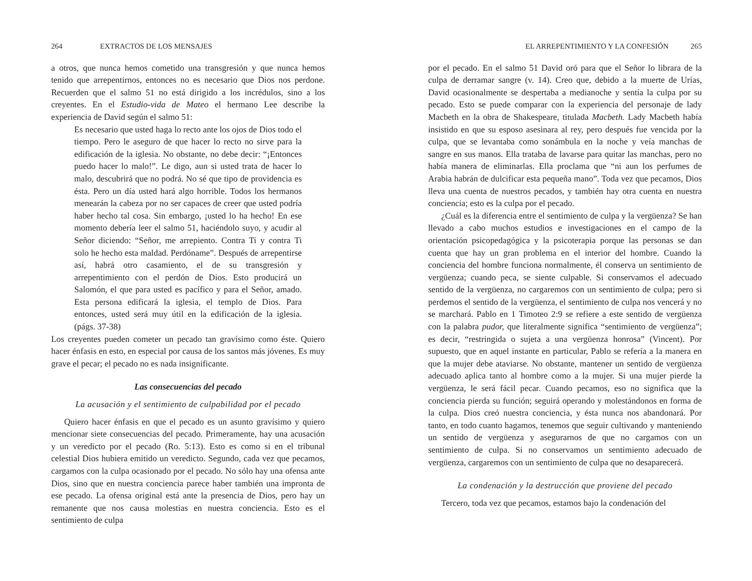264 EXTRACTOS DE LOS MENSAJES
a otros, que nunca hemos cometido una transgresión y que nunca hemos tenido que arrepentirnos, entonces no es necesario que Dios nos perdone. Recuerden que el salmo 51 no está dirigido a los incrédulos, sino a los creyentes. En el Estudio-vida de Mateo el hermano Lee describe la experiencia de David según el salmo 51:
Es necesario que usted haga lo recto ante los ojos de Dios todo el tiempo. Pero le aseguro de que hacer lo recto no sirve para la edificación de la iglesia. No obstante, no debe decir: “¡Entonces puedo hacer lo malo!”. Le digo, aun si usted trata de hacer lo malo, descubrirá que no podrá. No sé que tipo de providencia es ésta. Pero un día usted hará algo horrible. Todos los hermanos menearán la cabeza por no ser capaces de creer que usted podría haber hecho tal cosa. Sin embargo, ¡usted lo ha hecho! En ese momento debería leer el salmo 51, haciéndolo suyo, y acudir al Señor diciendo: “Señor, me arrepiento. Contra Ti y contra Ti solo he hecho esta maldad. Perdóname”. Después de arrepentirse así, habrá otro casamiento, el de su transgresión y arrepentimiento con el perdón de Dios. Esto producirá un Salomón, el que para usted es pacífico y para el Señor, amado. Esta persona edificará la iglesia, el templo de Dios. Para entonces, usted será muy útil en la edificación de la iglesia. (págs. 37-38)
Los creyentes pueden cometer un pecado tan gravísimo como éste. Quiero hacer énfasis en esto, en especial por causa de los santos más jóvenes. Es muy grave el pecar; el pecado no es nada insignificante.
Las consecuencias del pecado
La acusación y el sentimiento de culpabilidad por el pecado
Quiero hacer énfasis en que el pecado es un asunto gravísimo y quiero mencionar siete consecuencias del pecado. Primeramente, hay una acusación y un veredicto por el pecado (Ro. 5:13). Esto es como si en el tribunal celestial Dios hubiera emitido un veredicto. Segundo, cada vez que pecamos, cargamos con la culpa ocasionado por el pecado. No sólo hay una ofensa ante Dios, sino que en nuestra conciencia parece haber también una impronta de ese pecado. La ofensa original está ante la presencia de Dios, pero hay un remanente que nos causa molestias en nuestra conciencia. Esto es el sentimiento de culpa
EL ARREPENTIMIENTO Y LA CONFESIÓN 265
por el pecado. En el salmo 51 David oró para que el Señor lo librara de la culpa de derramar sangre (v. 14). Creo que, debido a la muerte de Urías, David ocasionalmente se despertaba a medianoche y sentía la culpa por su pecado. Esto se puede comparar con la experiencia del personaje de lady Macbeth en la obra de Shakespeare, titulada Macbeth. Lady Macbeth había insistido en que su esposo asesinara al rey, pero después fue vencida por la culpa, que se levantaba como sonámbula en la noche y veía manchas de sangre en sus manos. Ella trataba de lavarse para quitar las manchas, pero no había manera de eliminarlas. Ella proclama que “ni aun los perfumes de Arabia habrán de dulcificar esta pequeña mano”. Toda vez que pecamos, Dios lleva una cuenta de nuestros pecados, y también hay otra cuenta en nuestra conciencia; esto es la culpa por el pecado.
¿Cuál es la diferencia entre el sentimiento de culpa y la vergüenza? Se han llevado a cabo muchos estudios e investigaciones en el campo de la orientación psicopedagógica y la psicoterapia porque las personas se dan cuenta que hay un gran problema en el interior del hombre. Cuando la conciencia del hombre funciona normalmente, él conserva un sentimiento de vergüenza; cuando peca, se siente culpable. Si conservamos el adecuado sentido de la vergüenza, no cargaremos con un sentimiento de culpa; pero si perdemos el sentido de la vergüenza, el sentimiento de culpa nos vencerá y no se marchará. Pablo en 1 Timoteo 2:9 se refiere a este sentido de vergüenza con la palabra pudor, que literalmente significa “sentimiento de vergüenza”; es decir, “restringida o sujeta a una vergüenza honrosa” (Vincent). Por supuesto, que en aquel instante en particular, Pablo se refería a la manera en que la mujer debe ataviarse. No obstante, mantener un sentido de vergüenza adecuado aplica tanto al hombre como a la mujer. Si una mujer pierde la vergüenza, le será fácil pecar. Cuando pecamos, eso no significa que la conciencia pierda su función; seguirá operando y molestándonos en forma de la culpa. Dios creó nuestra conciencia, y ésta nunca nos abandonará. Por tanto, en todo cuanto hagamos, tenemos que seguir cultivando y manteniendo un sentido de vergüenza y asegurarnos de que no cargamos con un sentimiento de culpa. Si no conservamos un sentimiento adecuado de vergüenza, cargaremos con un sentimiento de culpa que no desaparecerá.
La condenación y la destrucción que proviene del pecado
Tercero, toda vez que pecamos, estamos bajo la condenación del